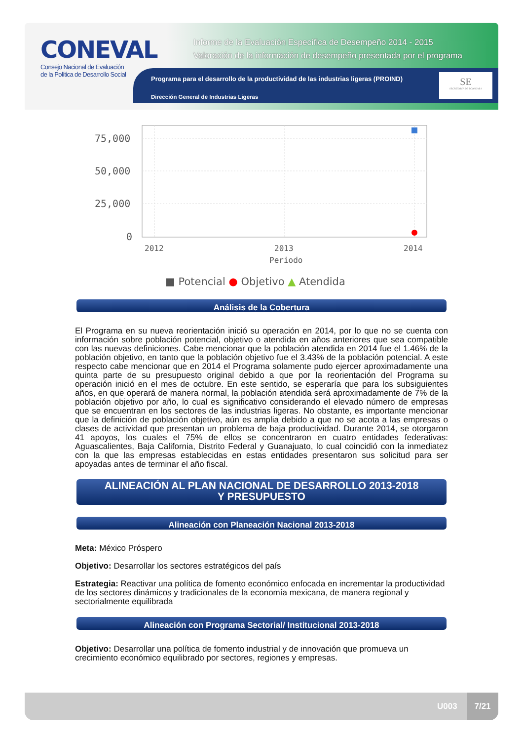CONEVAL
Consejo Nacional de Evaluación
de la Política de Desarrollo Social
Informe de la Evaluación Específica de Desempeño 2014 - 2015
Valoración de la información de desempeño presentada por el programa
Programa para el desarrollo de la productividad de las industrias ligeras (PROIND)
Dirección General de Industrias Ligeras
SE
SECRETARÍA DE ECONOMÍA
75,000
50,000
25,000
0
2012
2013
2014
Periodo
■ Potencial ● Objetivo ▲ Atendida
Análisis de la Cobertura
El Programa en su nueva reorientación inició su operación en 2014, por lo que no se cuenta con información sobre población potencial, objetivo o atendida en años anteriores que sea compatible con las nuevas definiciones. Cabe mencionar que la población atendida en 2014 fue el 1.46% de la población objetivo, en tanto que la población objetivo fue el 3.43% de la población potencial. A este respecto cabe mencionar que en 2014 el Programa solamente pudo ejercer aproximadamente una quinta parte de su presupuesto original debido a que por la reorientación del Programa su operación inició en el mes de octubre. En este sentido, se esperaría que para los subsiguientes años, en que operará de manera normal, la población atendida será aproximadamente de 7% de la población objetivo por año, lo cual es significativo considerando el elevado número de empresas que se encuentran en los sectores de las industrias ligeras. No obstante, es importante mencionar que la definición de población objetivo, aún es amplia debido a que no se acota a las empresas o clases de actividad que presentan un problema de baja productividad. Durante 2014, se otorgaron 41 apoyos, los cuales el 75% de ellos se concentraron en cuatro entidades federativas: Aguascalientes, Baja California, Distrito Federal y Guanajuato, lo cual coincidió con la inmediatez con la que las empresas establecidas en estas entidades presentaron sus solicitud para ser apoyadas antes de terminar el año fiscal.
ALINEACIÓN AL PLAN NACIONAL DE DESARROLLO 2013-2018
Y PRESUPUESTO
Alineación con Planeación Nacional 2013-2018
Meta: México Próspero
Objetivo: Desarrollar los sectores estratégicos del país
Estrategia: Reactivar una política de fomento económico enfocada en incrementar la productividad de los sectores dinámicos y tradicionales de la economía mexicana, de manera regional y sectorialmente equilibrada
Alineación con Programa Sectorial/ Institucional 2013-2018
Objetivo: Desarrollar una política de fomento industrial y de innovación que promueva un crecimiento económico equilibrado por sectores, regiones y empresas.
U003
7/21